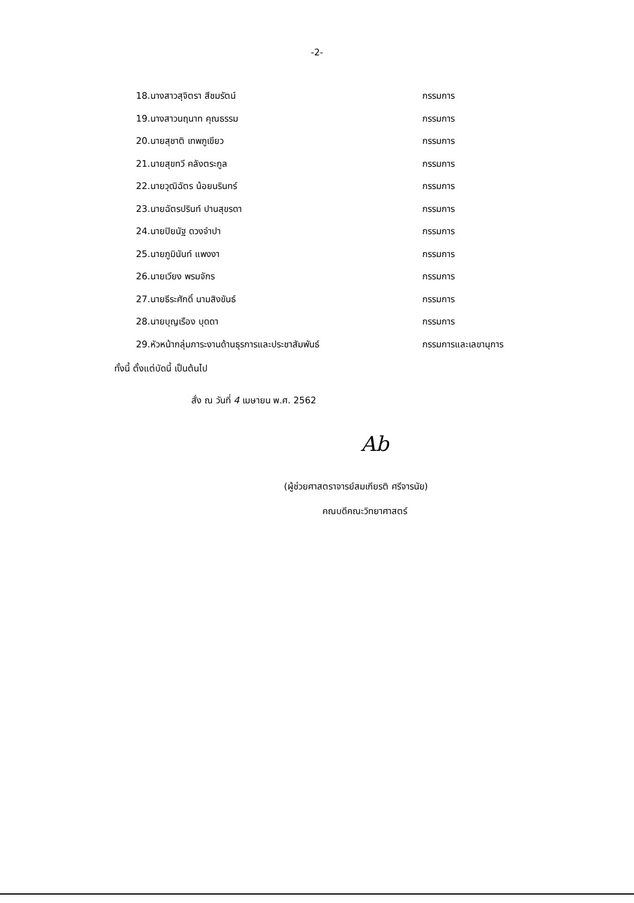-2-
| 18.นางสาวสุจิตรา สีชมรัตน์ | กรรมการ |
| 19.นางสาวนฤนาท คุณธรรม | กรรมการ |
| 20.นายสุชาติ เทพภูเขียว | กรรมการ |
| 21.นายสุขทวี คลังตระกูล | กรรมการ |
| 22.นายวุฒิฉัตร น้อยนรินทร์ | กรรมการ |
| 23.นายฉัตรปรินท์ ปานสุขรดา | กรรมการ |
| 24.นายปิยนัฐ ดวงจำปา | กรรมการ |
| 25.นายภูมินันท์ แพงงา | กรรมการ |
| 26.นายเวียง พรมจักร | กรรมการ |
| 27.นายธีระศักดิ์ นามสิงขันธ์ | กรรมการ |
| 28.นายบุญเรือง บุดดา | กรรมการ |
| 29.หัวหน้ากลุ่มภาระงานด้านธุรการและประชาสัมพันธ์ | กรรมการและเลขานุการ |
ทั้งนี้ ตั้งแต่บัดนี้ เป็นต้นไป
สั่ง ณ วันที่ 4 เมษายน พ.ศ. 2562
Ab
(ผู้ช่วยศาสตราจารย์สมเกียรติ ศรีจารนัย)
คณบดีคณะวิทยาศาสตร์